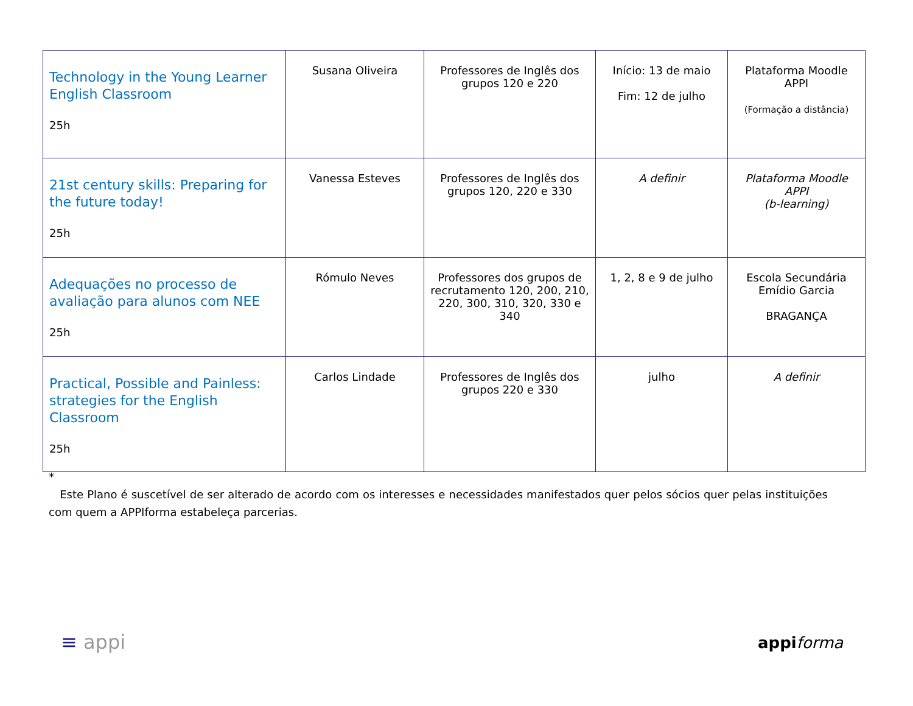| Technology in the Young Learner English Classroom 25h | Susana Oliveira | Professores de Inglês dos grupos 120 e 220 | Início: 13 de maio Fim: 12 de julho | Plataforma Moodle APPI (Formação a distância) |
| 21st century skills: Preparing for the future today! 25h | Vanessa Esteves | Professores de Inglês dos grupos 120, 220 e 330 | A definir | Plataforma Moodle APPI (b-learning) |
| Adequações no processo de avaliação para alunos com NEE 25h | Rómulo Neves | Professores dos grupos de recrutamento 120, 200, 210, 220, 300, 310, 320, 330 e 340 | 1, 2, 8 e 9 de julho | Escola Secundária Emídio Garcia BRAGANÇA |
| Practical, Possible and Painless: strategies for the English Classroom 25h | Carlos Lindade | Professores de Inglês dos grupos 220 e 330 | julho | A definir |
*
Este Plano é suscetível de ser alterado de acordo com os interesses e necessidades manifestados quer pelos sócios quer pelas instituições com quem a APPIforma estabeleça parcerias.
≡ appi appi forma